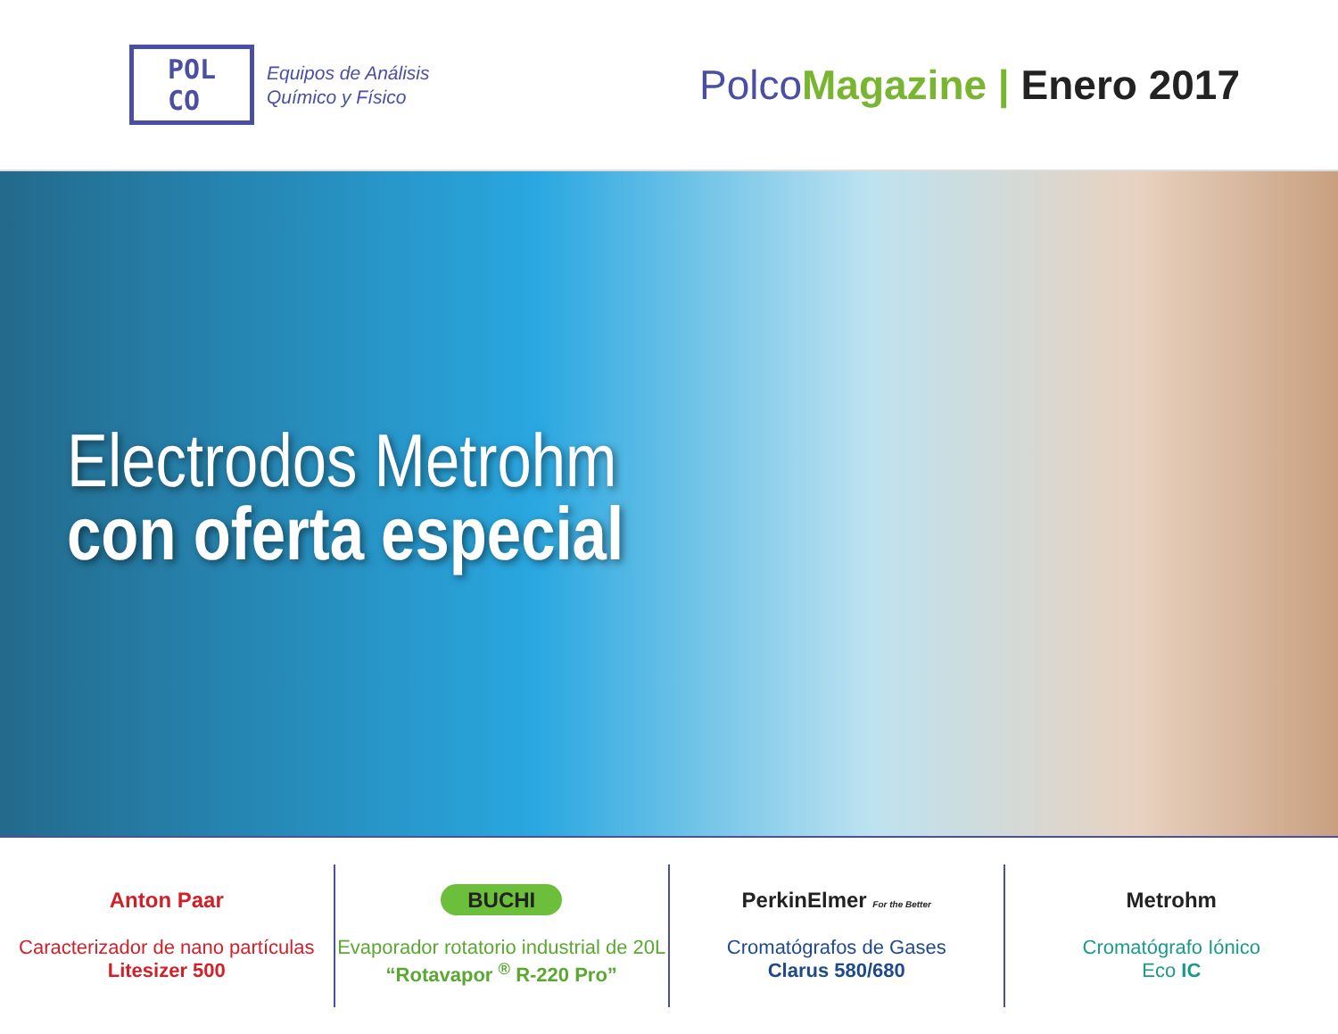POL
CO
Equipos de Análisis
Químico y Físico
Polco Magazine | Enero 2017
Electrodos Metrohm
con oferta especial
Anton Paar
Caracterizador de nano partículas
Litesizer 500
BUCHI
Evaporador rotatorio industrial de 20L
“Rotavapor <sup>®</sup> R-220 Pro”
PerkinElmer For the Better
Cromatógrafos de Gases
Clarus 580/680
Metrohm
Cromatógrafo Iónico
Eco IC